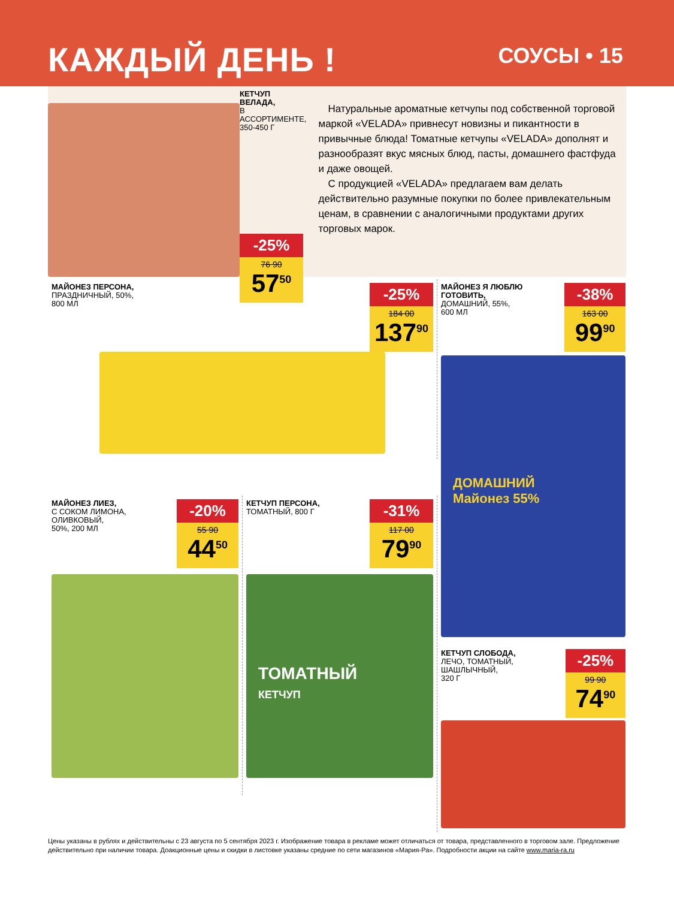КАЖДЫЙ ДЕНЬ !
СОУСЫ • 15
КЕТЧУП ВЕЛАДА,
В АССОРТИМЕНТЕ, 350-450 Г
-25%
76 90
57<sup>50</sup>
Натуральные ароматные кетчупы под собственной торговой маркой «VELADA» привнесут новизны и пикантности в привычные блюда! Томатные кетчупы «VELADA» дополнят и разнообразят вкус мясных блюд, пасты, домашнего фастфуда и даже овощей.
С продукцией «VELADA» предлагаем вам делать действительно разумные покупки по более привлекательным ценам, в сравнении с аналогичными продуктами других торговых марок.
МАЙОНЕЗ ПЕРСОНА,
ПРАЗДНИЧНЫЙ, 50%,
800 МЛ
-25%
184 00
137<sup>90</sup>
МАЙОНЕЗ Я ЛЮБЛЮ ГОТОВИТЬ,
ДОМАШНИЙ, 55%,
600 МЛ
-38%
163 00
99<sup>90</sup>
ДОМАШНИЙ
Майонез 55%
КЕТЧУП СЛОБОДА,
ЛЕЧО, ТОМАТНЫЙ, ШАШЛЫЧНЫЙ,
320 Г
-25%
99 90
74<sup>90</sup>
МАЙОНЕЗ ЛИЕЗ,
С СОКОМ ЛИМОНА, ОЛИВКОВЫЙ,
50%, 200 МЛ
-20%
55 90
44<sup>50</sup>
КЕТЧУП ПЕРСОНА,
ТОМАТНЫЙ, 800 Г
-31%
117 00
79<sup>90</sup>
ТОМАТНЫЙ
КЕТЧУП
Цены указаны в рублях и действительны с 23 августа по 5 сентября 2023 г. Изображение товара в рекламе может отличаться от товара, представленного в торговом зале. Предложение действительно при наличии товара. Доакционные цены и скидки в листовке указаны средние по сети магазинов «Мария-Ра». Подробности акции на сайте www.maria-ra.ru